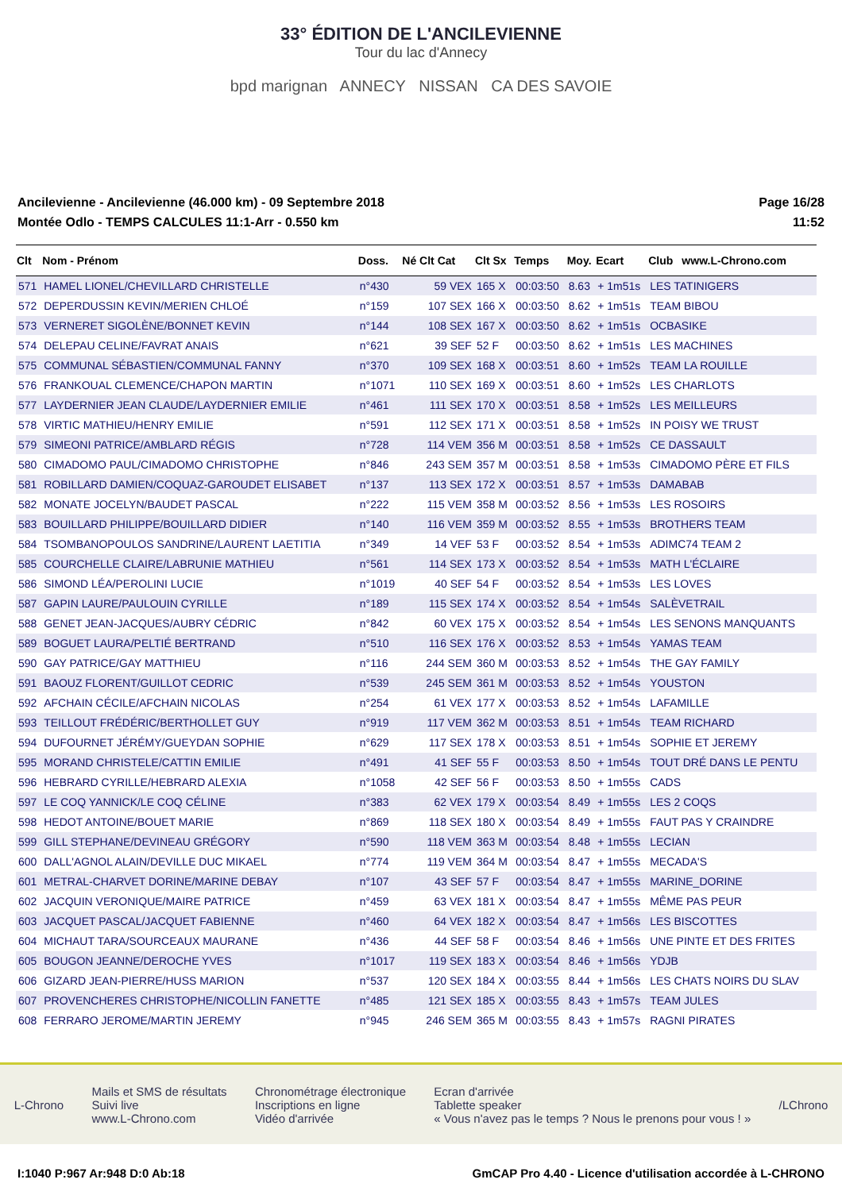33° ÉDITION DE L'ANCILEVIENNE
Tour du lac d'Annecy
bpd marignan ANNECY NISSAN CA DES SAVOIE
Ancilevienne - Ancilevienne (46.000 km) - 09 Septembre 2018
Montée Odlo - TEMPS CALCULES 11:1-Arr - 0.550 km
Page 16/28
11:52
| Clt | Nom - Prénom | Doss. | Né | Clt Cat | Clt Sx | Temps | Moy. | Ecart | Club | www.L-Chrono.com |
| --- | --- | --- | --- | --- | --- | --- | --- | --- | --- | --- |
| 571 | HAMEL LIONEL/CHEVILLARD CHRISTELLE | n°430 | | 59 VEX | 165 X | 00:03:50 | 8.63 | + 1m51s | LES TATINIGERS | |
| 572 | DEPERDUSSIN KEVIN/MERIEN CHLOÉ | n°159 | | 107 SEX | 166 X | 00:03:50 | 8.62 | + 1m51s | TEAM BIBOU | |
| 573 | VERNERET SIGOLÈNE/BONNET KEVIN | n°144 | | 108 SEX | 167 X | 00:03:50 | 8.62 | + 1m51s | OCBASIKE | |
| 574 | DELEPAU CELINE/FAVRAT ANAIS | n°621 | | 39 SEF | 52 F | 00:03:50 | 8.62 | + 1m51s | LES MACHINES | |
| 575 | COMMUNAL SÉBASTIEN/COMMUNAL FANNY | n°370 | | 109 SEX | 168 X | 00:03:51 | 8.60 | + 1m52s | TEAM LA ROUILLE | |
| 576 | FRANKOUAL CLEMENCE/CHAPON MARTIN | n°1071 | | 110 SEX | 169 X | 00:03:51 | 8.60 | + 1m52s | LES CHARLOTS | |
| 577 | LAYDERNIER JEAN CLAUDE/LAYDERNIER EMILIE | n°461 | | 111 SEX | 170 X | 00:03:51 | 8.58 | + 1m52s | LES MEILLEURS | |
| 578 | VIRTIC MATHIEU/HENRY EMILIE | n°591 | | 112 SEX | 171 X | 00:03:51 | 8.58 | + 1m52s | IN POISY WE TRUST | |
| 579 | SIMEONI PATRICE/AMBLARD RÉGIS | n°728 | | 114 VEM | 356 M | 00:03:51 | 8.58 | + 1m52s | CE DASSAULT | |
| 580 | CIMADOMO PAUL/CIMADOMO CHRISTOPHE | n°846 | | 243 SEM | 357 M | 00:03:51 | 8.58 | + 1m53s | CIMADOMO PÈRE ET FILS | |
| 581 | ROBILLARD DAMIEN/COQUAZ-GAROUDET ELISABET | n°137 | | 113 SEX | 172 X | 00:03:51 | 8.57 | + 1m53s | DAMABAB | |
| 582 | MONATE JOCELYN/BAUDET PASCAL | n°222 | | 115 VEM | 358 M | 00:03:52 | 8.56 | + 1m53s | LES ROSOIRS | |
| 583 | BOUILLARD PHILIPPE/BOUILLARD DIDIER | n°140 | | 116 VEM | 359 M | 00:03:52 | 8.55 | + 1m53s | BROTHERS TEAM | |
| 584 | TSOMBANOPOULOS SANDRINE/LAURENT LAETITIA | n°349 | | 14 VEF | 53 F | 00:03:52 | 8.54 | + 1m53s | ADIMC74 TEAM 2 | |
| 585 | COURCHELLE CLAIRE/LABRUNIE MATHIEU | n°561 | | 114 SEX | 173 X | 00:03:52 | 8.54 | + 1m53s | MATH L'ÉCLAIRE | |
| 586 | SIMOND LÉA/PEROLINI LUCIE | n°1019 | | 40 SEF | 54 F | 00:03:52 | 8.54 | + 1m53s | LES LOVES | |
| 587 | GAPIN LAURE/PAULOUIN CYRILLE | n°189 | | 115 SEX | 174 X | 00:03:52 | 8.54 | + 1m54s | SALÈVETRAIL | |
| 588 | GENET JEAN-JACQUES/AUBRY CÉDRIC | n°842 | | 60 VEX | 175 X | 00:03:52 | 8.54 | + 1m54s | LES SENONS MANQUANTS | |
| 589 | BOGUET LAURA/PELTIÉ BERTRAND | n°510 | | 116 SEX | 176 X | 00:03:52 | 8.53 | + 1m54s | YAMAS TEAM | |
| 590 | GAY PATRICE/GAY MATTHIEU | n°116 | | 244 SEM | 360 M | 00:03:53 | 8.52 | + 1m54s | THE GAY FAMILY | |
| 591 | BAOUZ FLORENT/GUILLOT CEDRIC | n°539 | | 245 SEM | 361 M | 00:03:53 | 8.52 | + 1m54s | YOUSTON | |
| 592 | AFCHAIN CÉCILE/AFCHAIN NICOLAS | n°254 | | 61 VEX | 177 X | 00:03:53 | 8.52 | + 1m54s | LAFAMILLE | |
| 593 | TEILLOUT FRÉDÉRIC/BERTHOLLET GUY | n°919 | | 117 VEM | 362 M | 00:03:53 | 8.51 | + 1m54s | TEAM RICHARD | |
| 594 | DUFOURNET JÉRÉMY/GUEYDAN SOPHIE | n°629 | | 117 SEX | 178 X | 00:03:53 | 8.51 | + 1m54s | SOPHIE ET JEREMY | |
| 595 | MORAND CHRISTELE/CATTIN EMILIE | n°491 | | 41 SEF | 55 F | 00:03:53 | 8.50 | + 1m54s | TOUT DRÉ DANS LE PENTU | |
| 596 | HEBRARD CYRILLE/HEBRARD ALEXIA | n°1058 | | 42 SEF | 56 F | 00:03:53 | 8.50 | + 1m55s | CADS | |
| 597 | LE COQ YANNICK/LE COQ CÉLINE | n°383 | | 62 VEX | 179 X | 00:03:54 | 8.49 | + 1m55s | LES 2 COQS | |
| 598 | HEDOT ANTOINE/BOUET MARIE | n°869 | | 118 SEX | 180 X | 00:03:54 | 8.49 | + 1m55s | FAUT PAS Y CRAINDRE | |
| 599 | GILL STEPHANE/DEVINEAU GRÉGORY | n°590 | | 118 VEM | 363 M | 00:03:54 | 8.48 | + 1m55s | LECIAN | |
| 600 | DALL'AGNOL ALAIN/DEVILLE DUC MIKAEL | n°774 | | 119 VEM | 364 M | 00:03:54 | 8.47 | + 1m55s | MECADA'S | |
| 601 | METRAL-CHARVET DORINE/MARINE DEBAY | n°107 | | 43 SEF | 57 F | 00:03:54 | 8.47 | + 1m55s | MARINE_DORINE | |
| 602 | JACQUIN VERONIQUE/MAIRE PATRICE | n°459 | | 63 VEX | 181 X | 00:03:54 | 8.47 | + 1m55s | MÊME PAS PEUR | |
| 603 | JACQUET PASCAL/JACQUET FABIENNE | n°460 | | 64 VEX | 182 X | 00:03:54 | 8.47 | + 1m56s | LES BISCOTTES | |
| 604 | MICHAUT TARA/SOURCEAUX MAURANE | n°436 | | 44 SEF | 58 F | 00:03:54 | 8.46 | + 1m56s | UNE PINTE ET DES FRITES | |
| 605 | BOUGON JEANNE/DEROCHE YVES | n°1017 | | 119 SEX | 183 X | 00:03:54 | 8.46 | + 1m56s | YDJB | |
| 606 | GIZARD JEAN-PIERRE/HUSS MARION | n°537 | | 120 SEX | 184 X | 00:03:55 | 8.44 | + 1m56s | LES CHATS NOIRS DU SLAV | |
| 607 | PROVENCHERES CHRISTOPHE/NICOLLIN FANETTE | n°485 | | 121 SEX | 185 X | 00:03:55 | 8.43 | + 1m57s | TEAM JULES | |
| 608 | FERRARO JEROME/MARTIN JEREMY | n°945 | | 246 SEM | 365 M | 00:03:55 | 8.43 | + 1m57s | RAGNI PIRATES | |
L-Chrono
Mails et SMS de résultats
Suivi live
www.L-Chrono.com
Chronométrage électronique
Inscriptions en ligne
Vidéo d'arrivée
Ecran d'arrivée
Tablette speaker
« Vous n'avez pas le temps ? Nous le prenons pour vous ! »
/LChrono
I:1040 P:967 Ar:948 D:0 Ab:18 GmCAP Pro 4.40 - Licence d'utilisation accordée à L-CHRONO